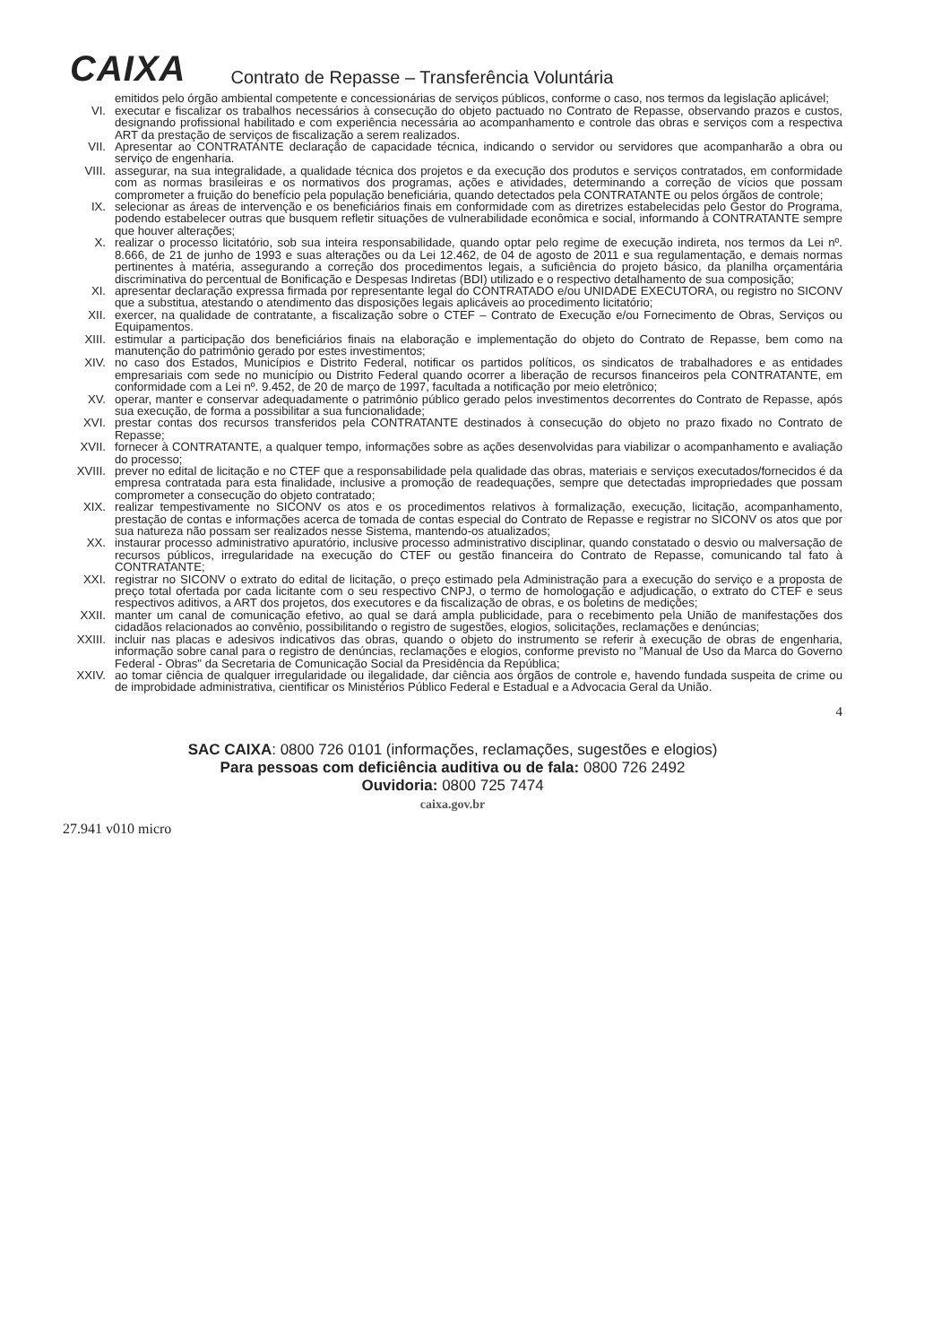CAIXA
Contrato de Repasse – Transferência Voluntária
emitidos pelo órgão ambiental competente e concessionárias de serviços públicos, conforme o caso, nos termos da legislação aplicável;
VI. executar e fiscalizar os trabalhos necessários à consecução do objeto pactuado no Contrato de Repasse, observando prazos e custos, designando profissional habilitado e com experiência necessária ao acompanhamento e controle das obras e serviços com a respectiva ART da prestação de serviços de fiscalização a serem realizados.
VII. Apresentar ao CONTRATANTE declaração de capacidade técnica, indicando o servidor ou servidores que acompanharão a obra ou serviço de engenharia.
VIII. assegurar, na sua integralidade, a qualidade técnica dos projetos e da execução dos produtos e serviços contratados, em conformidade com as normas brasileiras e os normativos dos programas, ações e atividades, determinando a correção de vícios que possam comprometer a fruição do benefício pela população beneficiária, quando detectados pela CONTRATANTE ou pelos órgãos de controle;
IX. selecionar as áreas de intervenção e os beneficiários finais em conformidade com as diretrizes estabelecidas pelo Gestor do Programa, podendo estabelecer outras que busquem refletir situações de vulnerabilidade econômica e social, informando à CONTRATANTE sempre que houver alterações;
X. realizar o processo licitatório, sob sua inteira responsabilidade, quando optar pelo regime de execução indireta, nos termos da Lei nº. 8.666, de 21 de junho de 1993 e suas alterações ou da Lei 12.462, de 04 de agosto de 2011 e sua regulamentação, e demais normas pertinentes à matéria, assegurando a correção dos procedimentos legais, a suficiência do projeto básico, da planilha orçamentária discriminativa do percentual de Bonificação e Despesas Indiretas (BDI) utilizado e o respectivo detalhamento de sua composição;
XI. apresentar declaração expressa firmada por representante legal do CONTRATADO e/ou UNIDADE EXECUTORA, ou registro no SICONV que a substitua, atestando o atendimento das disposições legais aplicáveis ao procedimento licitatório;
XII. exercer, na qualidade de contratante, a fiscalização sobre o CTEF – Contrato de Execução e/ou Fornecimento de Obras, Serviços ou Equipamentos.
XIII. estimular a participação dos beneficiários finais na elaboração e implementação do objeto do Contrato de Repasse, bem como na manutenção do patrimônio gerado por estes investimentos;
XIV. no caso dos Estados, Municípios e Distrito Federal, notificar os partidos políticos, os sindicatos de trabalhadores e as entidades empresariais com sede no município ou Distrito Federal quando ocorrer a liberação de recursos financeiros pela CONTRATANTE, em conformidade com a Lei nº. 9.452, de 20 de março de 1997, facultada a notificação por meio eletrônico;
XV. operar, manter e conservar adequadamente o patrimônio público gerado pelos investimentos decorrentes do Contrato de Repasse, após sua execução, de forma a possibilitar a sua funcionalidade;
XVI. prestar contas dos recursos transferidos pela CONTRATANTE destinados à consecução do objeto no prazo fixado no Contrato de Repasse;
XVII. fornecer à CONTRATANTE, a qualquer tempo, informações sobre as ações desenvolvidas para viabilizar o acompanhamento e avaliação do processo;
XVIII. prever no edital de licitação e no CTEF que a responsabilidade pela qualidade das obras, materiais e serviços executados/fornecidos é da empresa contratada para esta finalidade, inclusive a promoção de readequações, sempre que detectadas impropriedades que possam comprometer a consecução do objeto contratado;
XIX. realizar tempestivamente no SICONV os atos e os procedimentos relativos à formalização, execução, licitação, acompanhamento, prestação de contas e informações acerca de tomada de contas especial do Contrato de Repasse e registrar no SICONV os atos que por sua natureza não possam ser realizados nesse Sistema, mantendo-os atualizados;
XX. instaurar processo administrativo apuratório, inclusive processo administrativo disciplinar, quando constatado o desvio ou malversação de recursos públicos, irregularidade na execução do CTEF ou gestão financeira do Contrato de Repasse, comunicando tal fato à CONTRATANTE;
XXI. registrar no SICONV o extrato do edital de licitação, o preço estimado pela Administração para a execução do serviço e a proposta de preço total ofertada por cada licitante com o seu respectivo CNPJ, o termo de homologação e adjudicação, o extrato do CTEF e seus respectivos aditivos, a ART dos projetos, dos executores e da fiscalização de obras, e os boletins de medições;
XXII. manter um canal de comunicação efetivo, ao qual se dará ampla publicidade, para o recebimento pela União de manifestações dos cidadãos relacionados ao convênio, possibilitando o registro de sugestões, elogios, solicitações, reclamações e denúncias;
XXIII. incluir nas placas e adesivos indicativos das obras, quando o objeto do instrumento se referir à execução de obras de engenharia, informação sobre canal para o registro de denúncias, reclamações e elogios, conforme previsto no "Manual de Uso da Marca do Governo Federal - Obras" da Secretaria de Comunicação Social da Presidência da República;
XXIV. ao tomar ciência de qualquer irregularidade ou ilegalidade, dar ciência aos órgãos de controle e, havendo fundada suspeita de crime ou de improbidade administrativa, cientificar os Ministérios Público Federal e Estadual e a Advocacia Geral da União.
4
SAC CAIXA: 0800 726 0101 (informações, reclamações, sugestões e elogios)
Para pessoas com deficiência auditiva ou de fala: 0800 726 2492
Ouvidoria: 0800 725 7474
caixa.gov.br
27.941 v010 micro